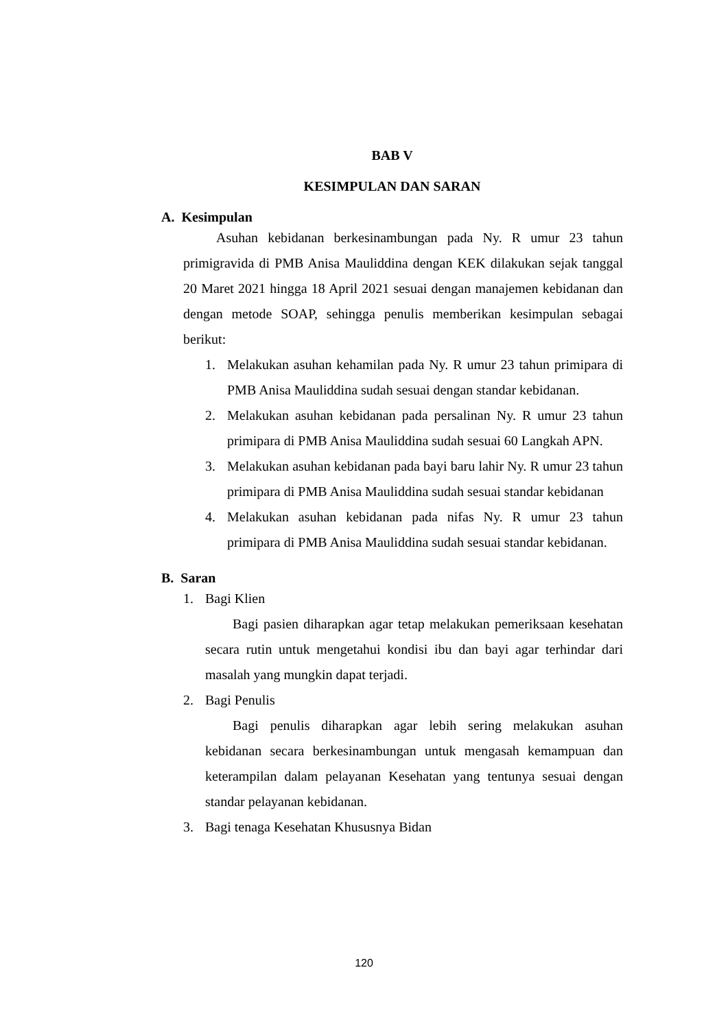BAB V
KESIMPULAN DAN SARAN
A. Kesimpulan
Asuhan kebidanan berkesinambungan pada Ny. R umur 23 tahun primigravida di PMB Anisa Mauliddina dengan KEK dilakukan sejak tanggal 20 Maret 2021 hingga 18 April 2021 sesuai dengan manajemen kebidanan dan dengan metode SOAP, sehingga penulis memberikan kesimpulan sebagai berikut:
1. Melakukan asuhan kehamilan pada Ny. R umur 23 tahun primipara di PMB Anisa Mauliddina sudah sesuai dengan standar kebidanan.
2. Melakukan asuhan kebidanan pada persalinan Ny. R umur 23 tahun primipara di PMB Anisa Mauliddina sudah sesuai 60 Langkah APN.
3. Melakukan asuhan kebidanan pada bayi baru lahir Ny. R umur 23 tahun primipara di PMB Anisa Mauliddina sudah sesuai standar kebidanan
4. Melakukan asuhan kebidanan pada nifas Ny. R umur 23 tahun primipara di PMB Anisa Mauliddina sudah sesuai standar kebidanan.
B. Saran
1. Bagi Klien
Bagi pasien diharapkan agar tetap melakukan pemeriksaan kesehatan secara rutin untuk mengetahui kondisi ibu dan bayi agar terhindar dari masalah yang mungkin dapat terjadi.
2. Bagi Penulis
Bagi penulis diharapkan agar lebih sering melakukan asuhan kebidanan secara berkesinambungan untuk mengasah kemampuan dan keterampilan dalam pelayanan Kesehatan yang tentunya sesuai dengan standar pelayanan kebidanan.
3. Bagi tenaga Kesehatan Khususnya Bidan
120